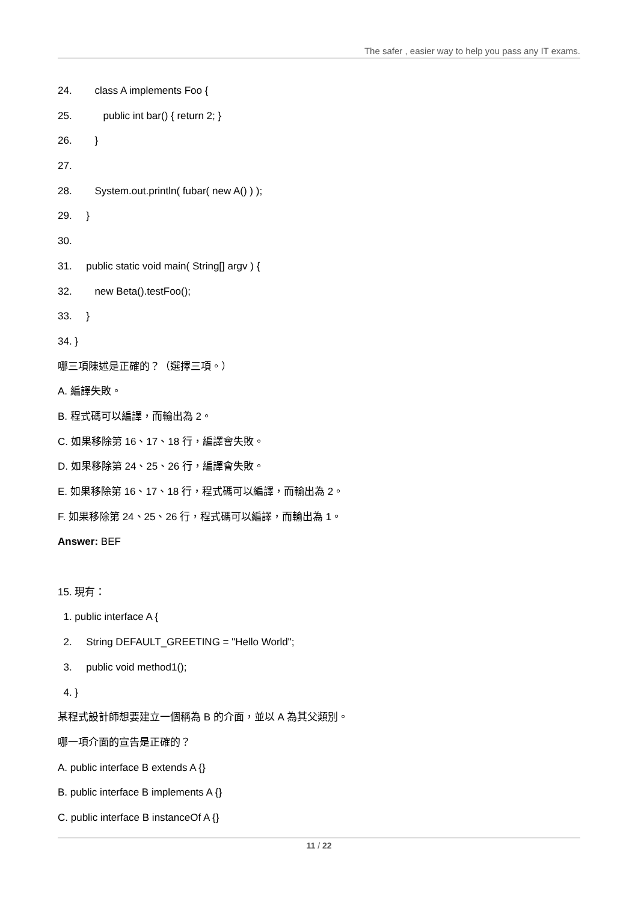The safer , easier way to help you pass any IT exams.
24. class A implements Foo {
25. public int bar() { return 2; }
26. }
27.
28. System.out.println( fubar( new A() ) );
29. }
30.
31. public static void main( String[] argv ) {
32. new Beta().testFoo();
33. }
34. }
哪三項陳述是正確的？（選擇三項。）
A. 編譯失敗。
B. 程式碼可以編譯，而輸出為 2。
C. 如果移除第 16、17、18 行，編譯會失敗。
D. 如果移除第 24、25、26 行，編譯會失敗。
E. 如果移除第 16、17、18 行，程式碼可以編譯，而輸出為 2。
F. 如果移除第 24、25、26 行，程式碼可以編譯，而輸出為 1。
Answer: BEF
15. 現有：
1. public interface A {
2. String DEFAULT_GREETING = "Hello World";
3. public void method1();
4. }
某程式設計師想要建立一個稱為 B 的介面，並以 A 為其父類別。
哪一項介面的宣告是正確的？
A. public interface B extends A {}
B. public interface B implements A {}
C. public interface B instanceOf A {}
11 / 22